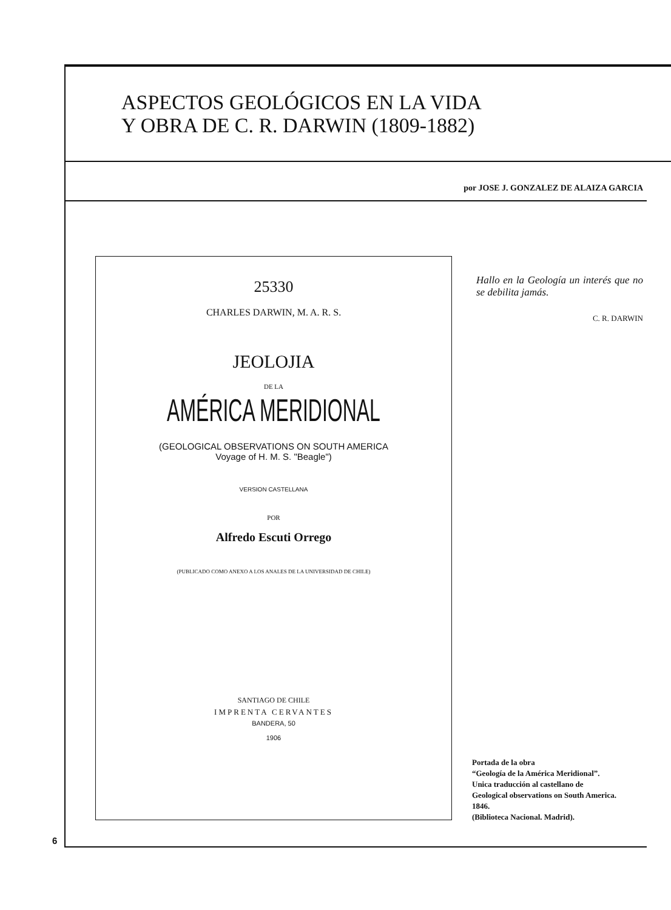ASPECTOS GEOLÓGICOS EN LA VIDA
Y OBRA DE C. R. DARWIN (1809-1882)
por JOSE J. GONZALEZ DE ALAIZA GARCIA
25330
CHARLES DARWIN, M. A. R. S.
JEOLOJIA
DE LA
AMÉRICA MERIDIONAL
(GEOLOGICAL OBSERVATIONS ON SOUTH AMERICA
Voyage of H. M. S. "Beagle")
VERSION CASTELLANA
POR
Alfredo Escuti Orrego
(PUBLICADO COMO ANEXO A LOS ANALES DE LA UNIVERSIDAD DE CHILE)
SANTIAGO DE CHILE
IMPRENTA CERVANTES
BANDERA, 50
1906
Hallo en la Geología un interés que no se debilita jamás.
C. R. DARWIN
Portada de la obra
“Geología de la América Meridional”.
Unica traducción al castellano de
Geological observations on South America.
1846.
(Biblioteca Nacional. Madrid).
6